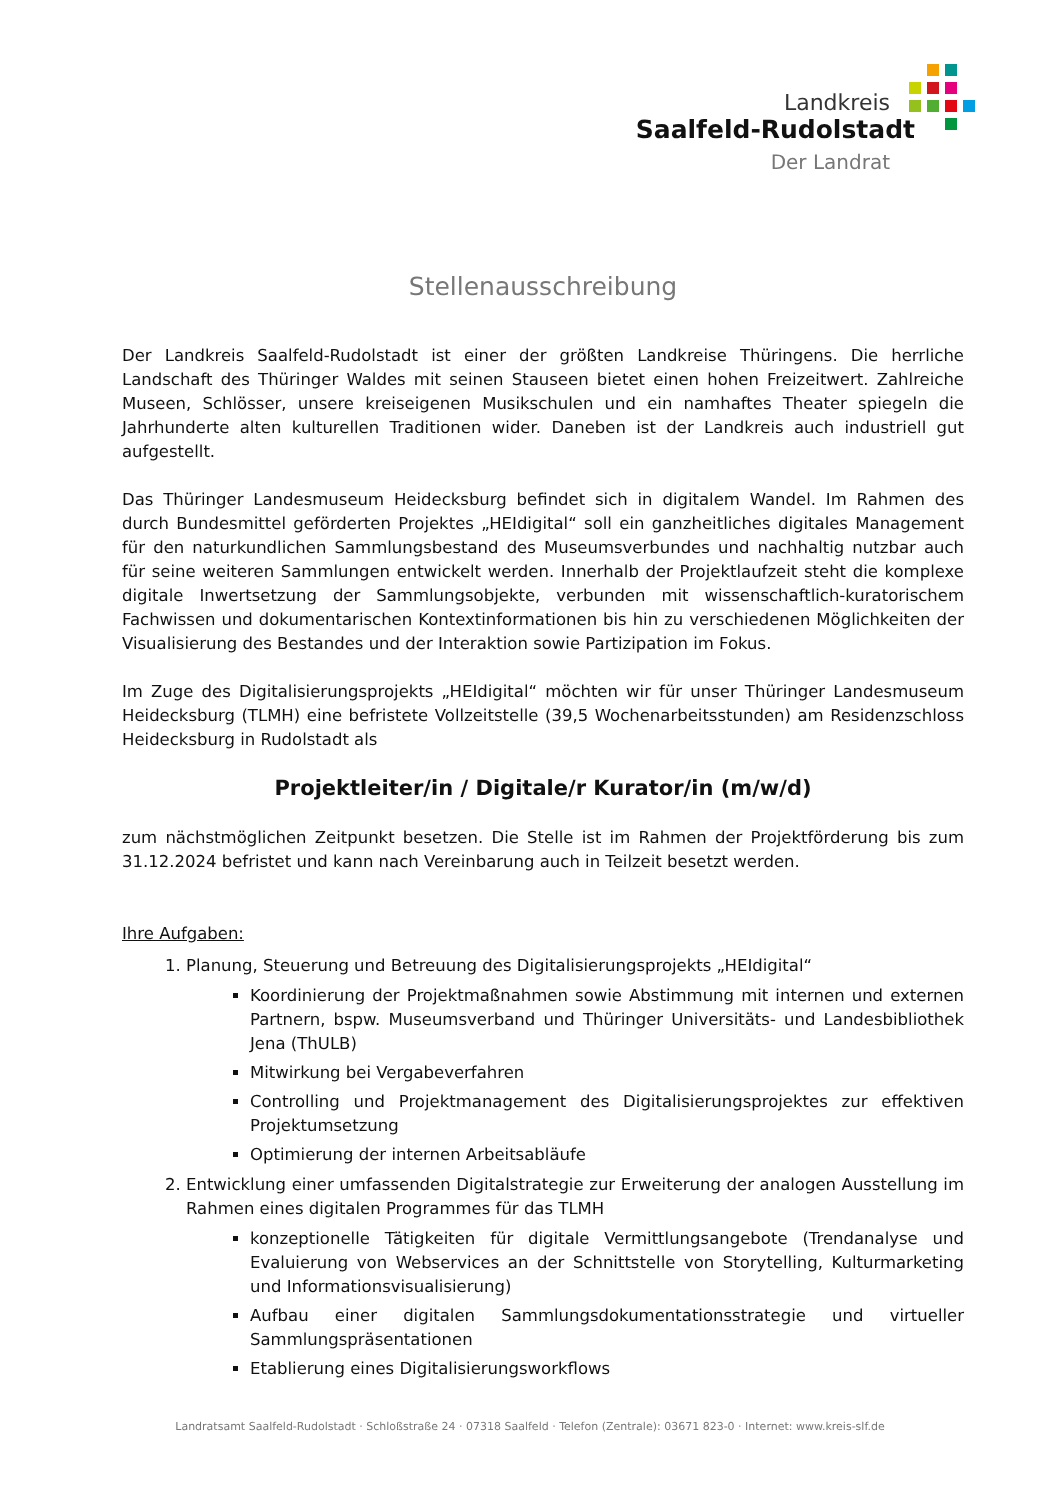Landkreis
Saalfeld-Rudolstadt
Der Landrat
Stellenausschreibung
Der Landkreis Saalfeld-Rudolstadt ist einer der größten Landkreise Thüringens. Die herrliche Landschaft des Thüringer Waldes mit seinen Stauseen bietet einen hohen Freizeitwert. Zahlreiche Museen, Schlösser, unsere kreiseigenen Musikschulen und ein namhaftes Theater spiegeln die Jahrhunderte alten kulturellen Traditionen wider. Daneben ist der Landkreis auch industriell gut aufgestellt.
Das Thüringer Landesmuseum Heidecksburg befindet sich in digitalem Wandel. Im Rahmen des durch Bundesmittel geförderten Projektes „HEIdigital“ soll ein ganzheitliches digitales Management für den naturkundlichen Sammlungsbestand des Museumsverbundes und nachhaltig nutzbar auch für seine weiteren Sammlungen entwickelt werden. Innerhalb der Projektlaufzeit steht die komplexe digitale Inwertsetzung der Sammlungsobjekte, verbunden mit wissenschaftlich-kuratorischem Fachwissen und dokumentarischen Kontextinformationen bis hin zu verschiedenen Möglichkeiten der Visualisierung des Bestandes und der Interaktion sowie Partizipation im Fokus.
Im Zuge des Digitalisierungsprojekts „HEIdigital“ möchten wir für unser Thüringer Landesmuseum Heidecksburg (TLMH) eine befristete Vollzeitstelle (39,5 Wochenarbeitsstunden) am Residenzschloss Heidecksburg in Rudolstadt als
Projektleiter/in / Digitale/r Kurator/in (m/w/d)
zum nächstmöglichen Zeitpunkt besetzen. Die Stelle ist im Rahmen der Projektförderung bis zum 31.12.2024 befristet und kann nach Vereinbarung auch in Teilzeit besetzt werden.
Ihre Aufgaben:
1. Planung, Steuerung und Betreuung des Digitalisierungsprojekts „HEIdigital“
Koordinierung der Projektmaßnahmen sowie Abstimmung mit internen und externen Partnern, bspw. Museumsverband und Thüringer Universitäts- und Landesbibliothek Jena (ThULB)
Mitwirkung bei Vergabeverfahren
Controlling und Projektmanagement des Digitalisierungsprojektes zur effektiven Projektumsetzung
Optimierung der internen Arbeitsabläufe
2. Entwicklung einer umfassenden Digitalstrategie zur Erweiterung der analogen Ausstellung im Rahmen eines digitalen Programmes für das TLMH
konzeptionelle Tätigkeiten für digitale Vermittlungsangebote (Trendanalyse und Evaluierung von Webservices an der Schnittstelle von Storytelling, Kulturmarketing und Informationsvisualisierung)
Aufbau einer digitalen Sammlungsdokumentationsstrategie und virtueller Sammlungspräsentationen
Etablierung eines Digitalisierungsworkflows
Landratsamt Saalfeld-Rudolstadt · Schloßstraße 24 · 07318 Saalfeld · Telefon (Zentrale): 03671 823-0 · Internet: www.kreis-slf.de